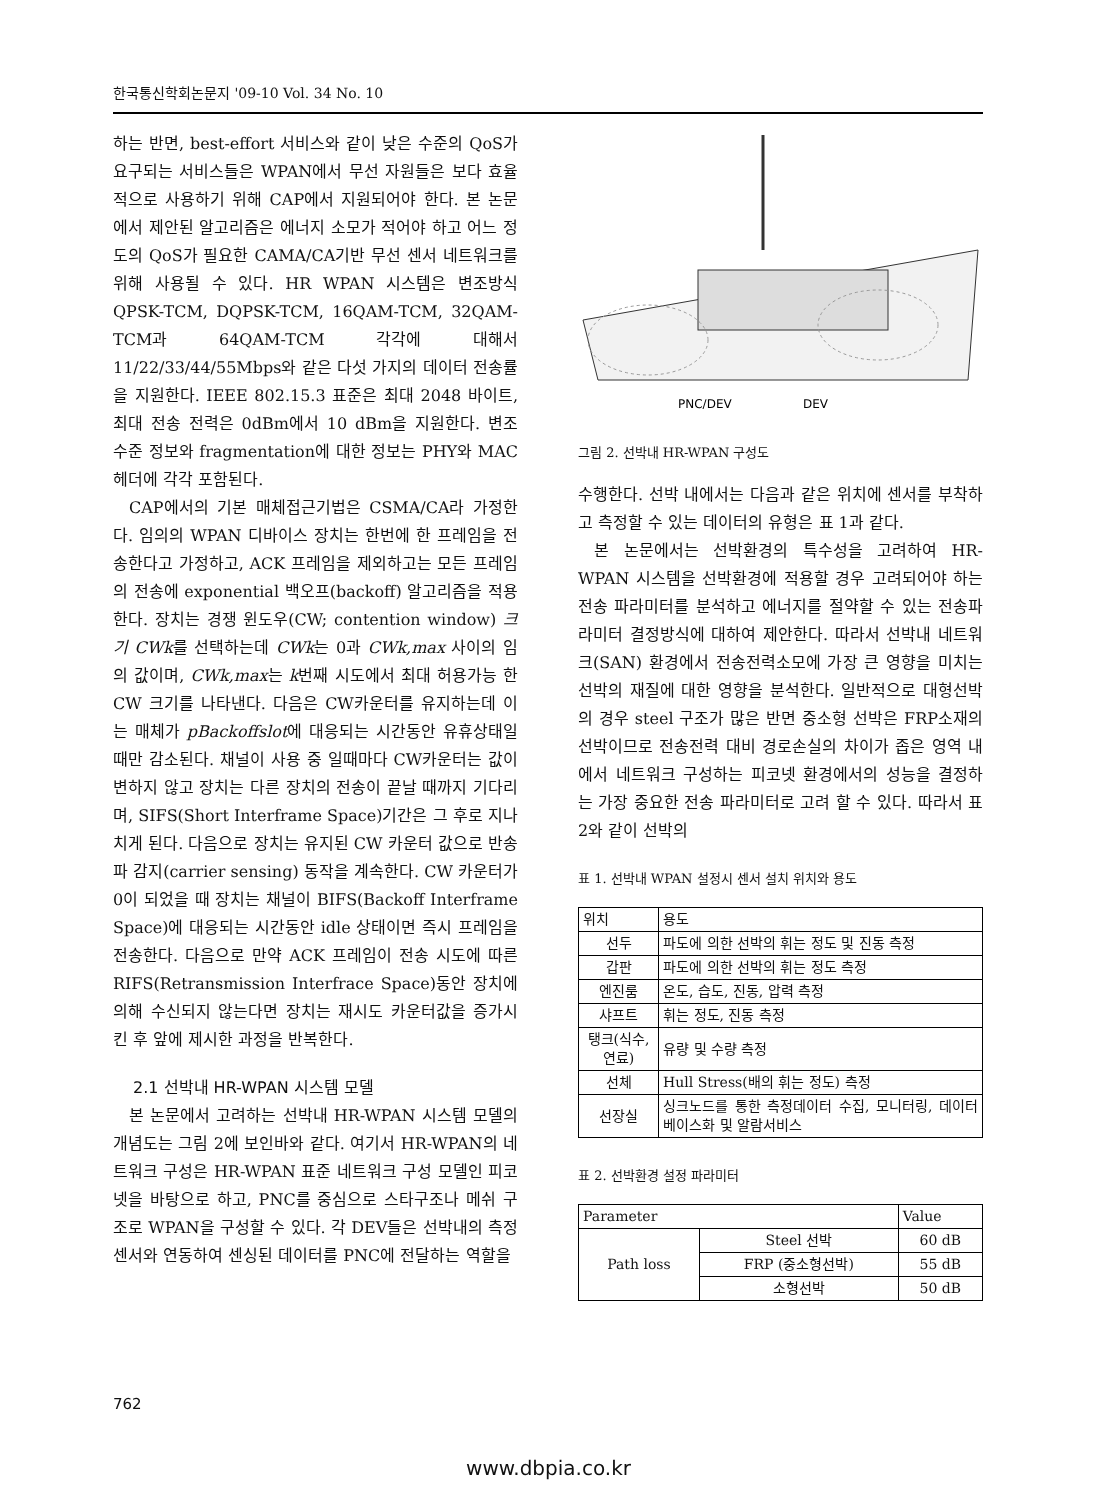한국통신학회논문지 '09-10 Vol. 34 No. 10
하는 반면, best-effort 서비스와 같이 낮은 수준의 QoS가 요구되는 서비스들은 WPAN에서 무선 자원들은 보다 효율적으로 사용하기 위해 CAP에서 지원되어야 한다. 본 논문에서 제안된 알고리즘은 에너지 소모가 적어야 하고 어느 정도의 QoS가 필요한 CAMA/CA기반 무선 센서 네트워크를 위해 사용될 수 있다. HR WPAN 시스템은 변조방식 QPSK-TCM, DQPSK-TCM, 16QAM-TCM, 32QAM-TCM과 64QAM-TCM 각각에 대해서 11/22/33/44/55Mbps와 같은 다섯 가지의 데이터 전송률을 지원한다. IEEE 802.15.3 표준은 최대 2048 바이트, 최대 전송 전력은 0dBm에서 10 dBm을 지원한다. 변조 수준 정보와 fragmentation에 대한 정보는 PHY와 MAC헤더에 각각 포함된다.
CAP에서의 기본 매체접근기법은 CSMA/CA라 가정한다. 임의의 WPAN 디바이스 장치는 한번에 한 프레임을 전송한다고 가정하고, ACK 프레임을 제외하고는 모든 프레임의 전송에 exponential 백오프(backoff) 알고리즘을 적용한다. 장치는 경쟁 윈도우(CW; contention window) 크기 CWk를 선택하는데 CWk는 0과 CWk,max 사이의 임의 값이며, CWk,max는 k번째 시도에서 최대 허용가능 한 CW 크기를 나타낸다. 다음은 CW카운터를 유지하는데 이는 매체가 pBackoffslot에 대응되는 시간동안 유휴상태일 때만 감소된다. 채널이 사용 중 일때마다 CW카운터는 값이 변하지 않고 장치는 다른 장치의 전송이 끝날 때까지 기다리며, SIFS(Short Interframe Space)기간은 그 후로 지나치게 된다. 다음으로 장치는 유지된 CW 카운터 값으로 반송파 감지(carrier sensing) 동작을 계속한다. CW 카운터가 0이 되었을 때 장치는 채널이 BIFS(Backoff Interframe Space)에 대응되는 시간동안 idle 상태이면 즉시 프레임을 전송한다. 다음으로 만약 ACK 프레임이 전송 시도에 따른 RIFS(Retransmission Interfrace Space)동안 장치에 의해 수신되지 않는다면 장치는 재시도 카운터값을 증가시킨 후 앞에 제시한 과정을 반복한다.
2.1 선박내 HR-WPAN 시스템 모델
본 논문에서 고려하는 선박내 HR-WPAN 시스템 모델의 개념도는 그림 2에 보인바와 같다. 여기서 HR-WPAN의 네트워크 구성은 HR-WPAN 표준 네트워크 구성 모델인 피코넷을 바탕으로 하고, PNC를 중심으로 스타구조나 메쉬 구조로 WPAN을 구성할 수 있다. 각 DEV들은 선박내의 측정센서와 연동하여 센싱된 데이터를 PNC에 전달하는 역할을
PNC/DEV
DEV
그림 2. 선박내 HR-WPAN 구성도
수행한다. 선박 내에서는 다음과 같은 위치에 센서를 부착하고 측정할 수 있는 데이터의 유형은 표 1과 같다.
본 논문에서는 선박환경의 특수성을 고려하여 HR-WPAN 시스템을 선박환경에 적용할 경우 고려되어야 하는 전송 파라미터를 분석하고 에너지를 절약할 수 있는 전송파라미터 결정방식에 대하여 제안한다. 따라서 선박내 네트워크(SAN) 환경에서 전송전력소모에 가장 큰 영향을 미치는 선박의 재질에 대한 영향을 분석한다. 일반적으로 대형선박의 경우 steel 구조가 많은 반면 중소형 선박은 FRP소재의 선박이므로 전송전력 대비 경로손실의 차이가 좁은 영역 내에서 네트워크 구성하는 피코넷 환경에서의 성능을 결정하는 가장 중요한 전송 파라미터로 고려 할 수 있다. 따라서 표 2와 같이 선박의
표 1. 선박내 WPAN 설정시 센서 설치 위치와 용도
| 위치 | 용도 |
| --- | --- |
| 선두 | 파도에 의한 선박의 휘는 정도 및 진동 측정 |
| 갑판 | 파도에 의한 선박의 휘는 정도 측정 |
| 엔진룸 | 온도, 습도, 진동, 압력 측정 |
| 샤프트 | 휘는 정도, 진동 측정 |
| 탱크(식수, 연료) | 유량 및 수량 측정 |
| 선체 | Hull Stress(배의 휘는 정도) 측정 |
| 선장실 | 싱크노드를 통한 측정데이터 수집, 모니터링, 데이터베이스화 및 알람서비스 |
표 2. 선박환경 설정 파라미터
| Parameter | | Value |
| --- | --- | --- |
| Path loss | Steel 선박 | 60 dB |
| | FRP (중소형선박) | 55 dB |
| | 소형선박 | 50 dB |
762
www.dbpia.co.kr